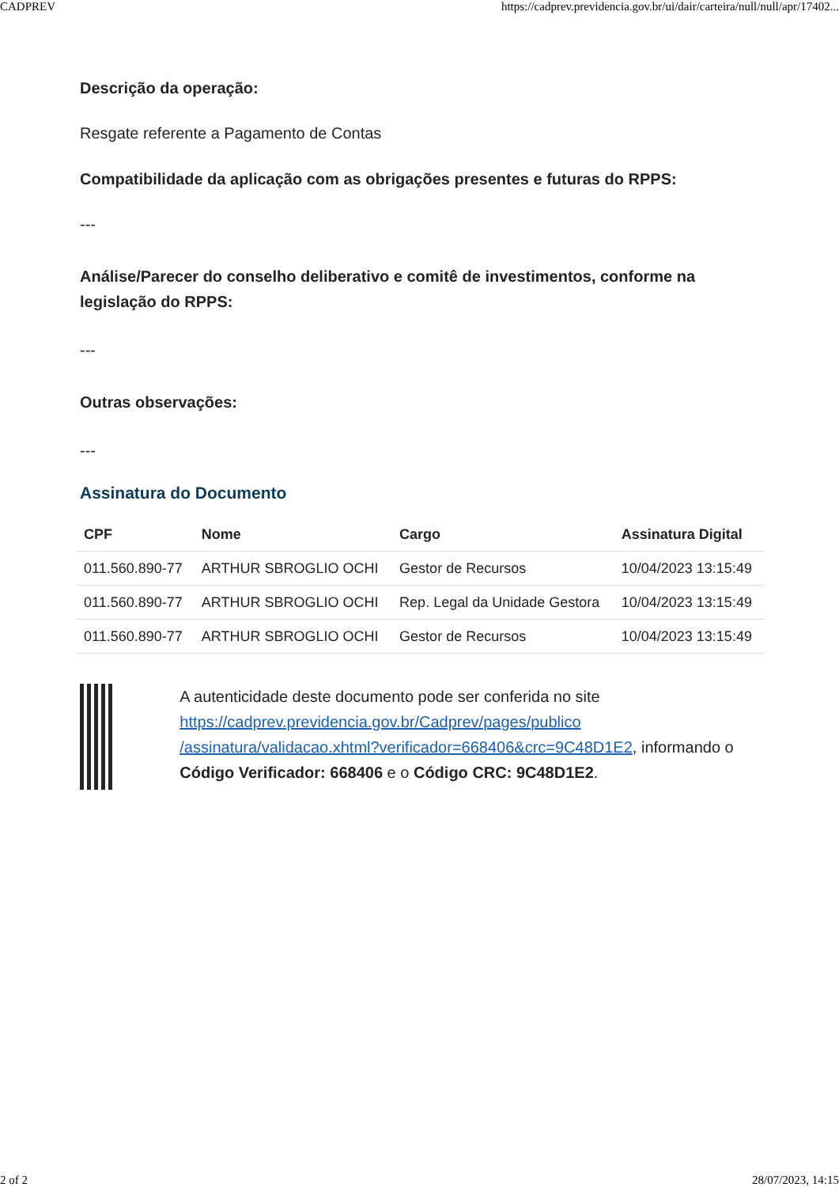CADPREV https://cadprev.previdencia.gov.br/ui/dair/carteira/null/null/apr/17402...
Descrição da operação:
Resgate referente a Pagamento de Contas
Compatibilidade da aplicação com as obrigações presentes e futuras do RPPS:
---
Análise/Parecer do conselho deliberativo e comitê de investimentos, conforme na legislação do RPPS:
---
Outras observações:
---
Assinatura do Documento
| CPF | Nome | Cargo | Assinatura Digital |
| --- | --- | --- | --- |
| 011.560.890-77 | ARTHUR SBROGLIO OCHI | Gestor de Recursos | 10/04/2023 13:15:49 |
| 011.560.890-77 | ARTHUR SBROGLIO OCHI | Rep. Legal da Unidade Gestora | 10/04/2023 13:15:49 |
| 011.560.890-77 | ARTHUR SBROGLIO OCHI | Gestor de Recursos | 10/04/2023 13:15:49 |
A autenticidade deste documento pode ser conferida no site https://cadprev.previdencia.gov.br/Cadprev/pages/publico /assinatura/validacao.xhtml?verificador=668406&crc=9C48D1E2, informando o Código Verificador: 668406 e o Código CRC: 9C48D1E2.
2 of 2 28/07/2023, 14:15